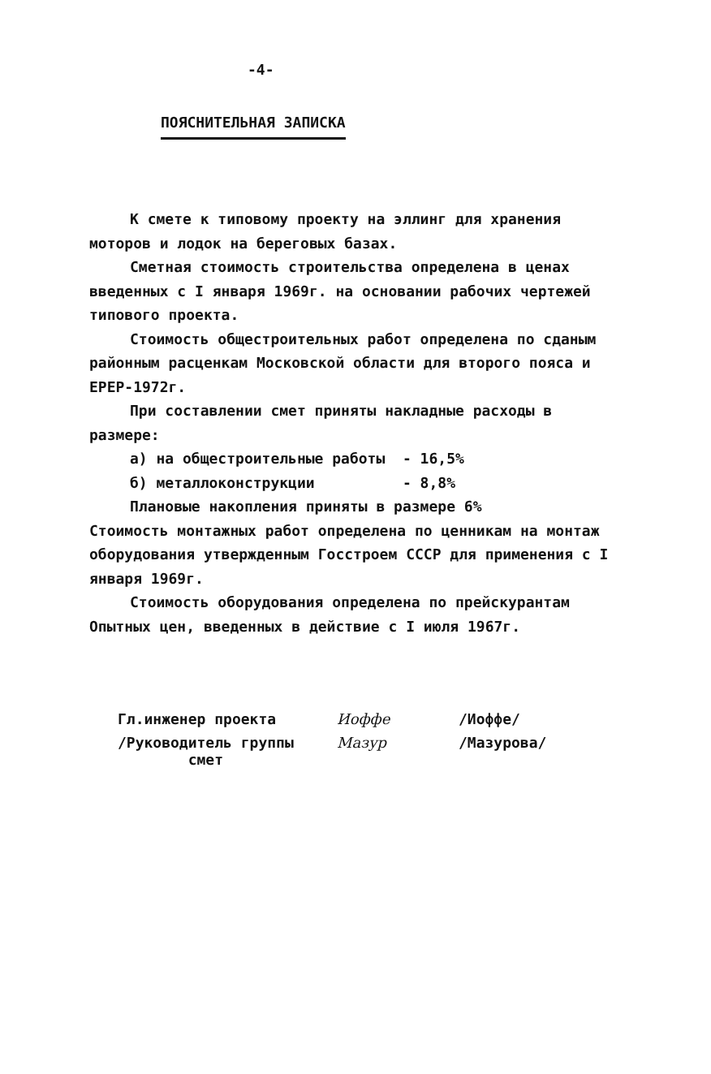-4-
ПОЯСНИТЕЛЬНАЯ ЗАПИСКА
К смете к типовому проекту на эллинг для хранения моторов и лодок на береговых базах.
Сметная стоимость строительства определена в ценах введенных с I января 1969г. на основании рабочих чертежей типового проекта.
Стоимость общестроительных работ определена по сданым районным расценкам Московской области для второго пояса и ЕРЕР-1972г.
При составлении смет приняты накладные расходы в размере:
а) на общестроительные работы - 16,5%
б) металлоконструкции - 8,8%
Плановые накопления приняты в размере 6%
Стоимость монтажных работ определена по ценникам на монтаж оборудования утвержденным Госстроем СССР для применения с I января 1969г.
Стоимость оборудования определена по прейскурантам Опытных цен, введенных в действие с I июля 1967г.
Гл.инженер проекта Иоффе /Иоффе/
/Руководитель группы
смет
Мазур /Мазурова/